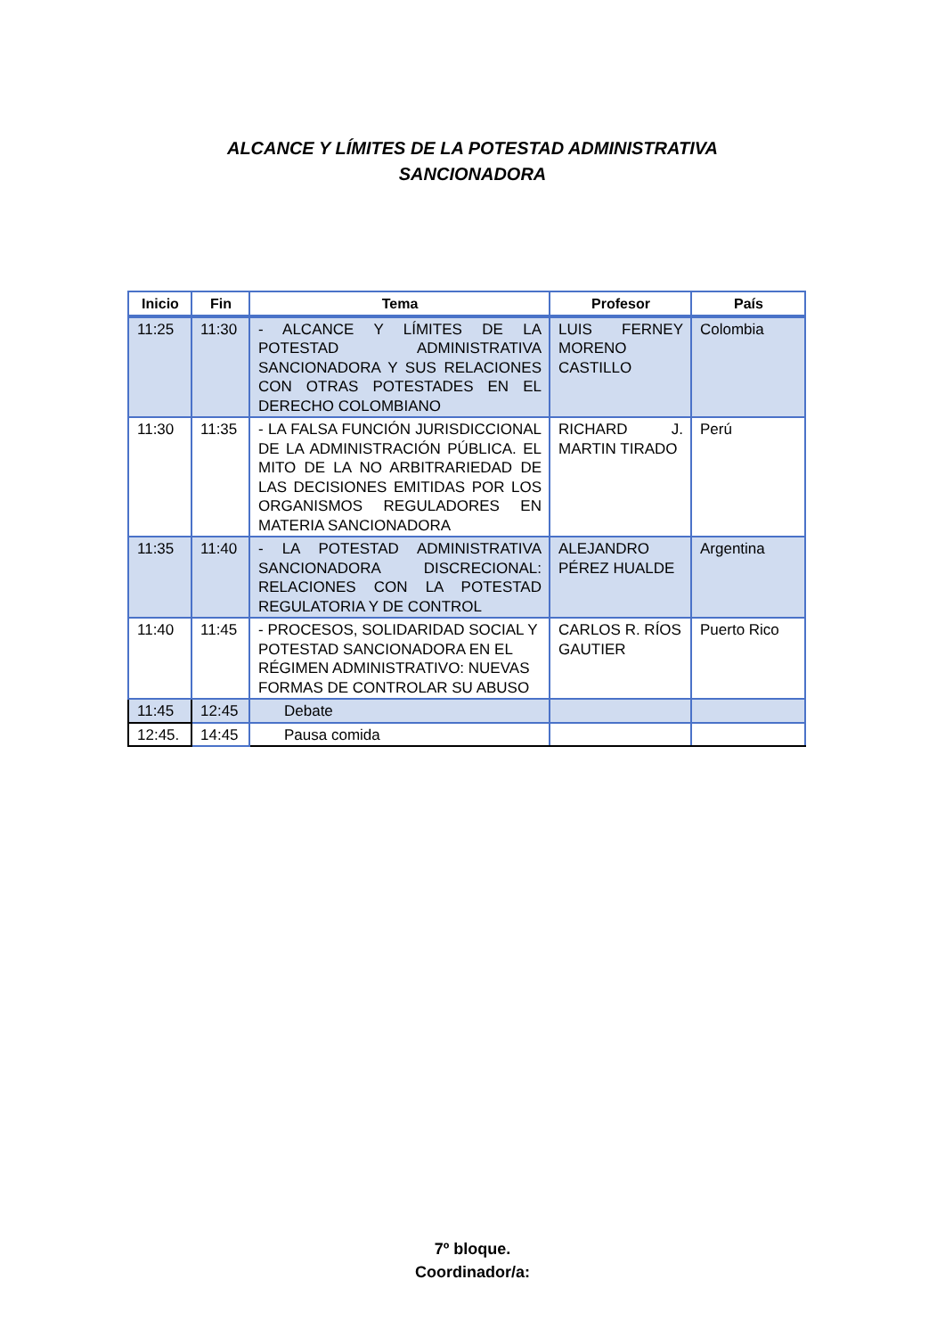ALCANCE Y LÍMITES DE LA POTESTAD ADMINISTRATIVA
SANCIONADORA
| Inicio | Fin | Tema | Profesor | País |
| --- | --- | --- | --- | --- |
| 11:25 | 11:30 | - ALCANCE Y LÍMITES DE LA POTESTAD ADMINISTRATIVA SANCIONADORA Y SUS RELACIONES CON OTRAS POTESTADES EN EL DERECHO COLOMBIANO | LUIS FERNEY MORENO CASTILLO | Colombia |
| 11:30 | 11:35 | - LA FALSA FUNCIÓN JURISDICCIONAL DE LA ADMINISTRACIÓN PÚBLICA. EL MITO DE LA NO ARBITRARIEDAD DE LAS DECISIONES EMITIDAS POR LOS ORGANISMOS REGULADORES EN MATERIA SANCIONADORA | RICHARD J. MARTIN TIRADO | Perú |
| 11:35 | 11:40 | - LA POTESTAD ADMINISTRATIVA SANCIONADORA DISCRECIONAL: RELACIONES CON LA POTESTAD REGULATORIA Y DE CONTROL | ALEJANDRO PÉREZ HUALDE | Argentina |
| 11:40 | 11:45 | - PROCESOS, SOLIDARIDAD SOCIAL Y POTESTAD SANCIONADORA EN EL RÉGIMEN ADMINISTRATIVO: NUEVAS FORMAS DE CONTROLAR SU ABUSO | CARLOS R. RÍOS GAUTIER | Puerto Rico |
| 11:45 | 12:45 | Debate | | |
| 12:45. | 14:45 | Pausa comida | | |
7º bloque.
Coordinador/a: